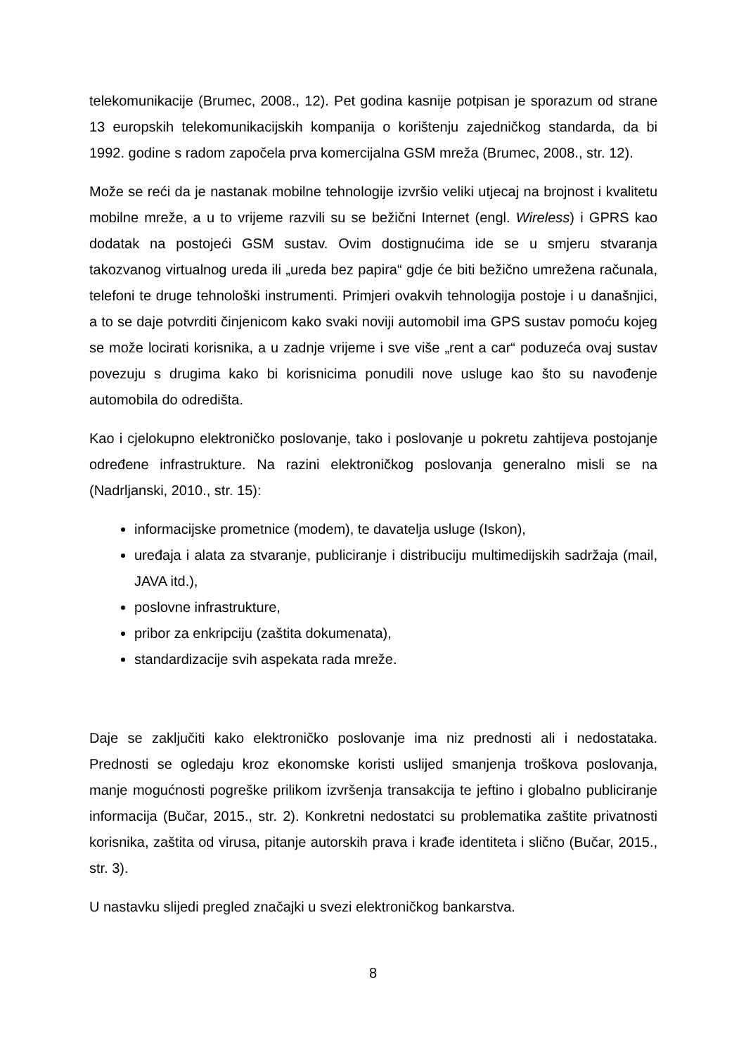telekomunikacije (Brumec, 2008., 12). Pet godina kasnije potpisan je sporazum od strane 13 europskih telekomunikacijskih kompanija o korištenju zajedničkog standarda, da bi 1992. godine s radom započela prva komercijalna GSM mreža (Brumec, 2008., str. 12).
Može se reći da je nastanak mobilne tehnologije izvršio veliki utjecaj na brojnost i kvalitetu mobilne mreže, a u to vrijeme razvili su se bežični Internet (engl. Wireless) i GPRS kao dodatak na postojeći GSM sustav. Ovim dostignućima ide se u smjeru stvaranja takozvanog virtualnog ureda ili „ureda bez papira“ gdje će biti bežično umrežena računala, telefoni te druge tehnološki instrumenti. Primjeri ovakvih tehnologija postoje i u današnjici, a to se daje potvrditi činjenicom kako svaki noviji automobil ima GPS sustav pomoću kojeg se može locirati korisnika, a u zadnje vrijeme i sve više „rent a car“ poduzeća ovaj sustav povezuju s drugima kako bi korisnicima ponudili nove usluge kao što su navođenje automobila do odredišta.
Kao i cjelokupno elektroničko poslovanje, tako i poslovanje u pokretu zahtijeva postojanje određene infrastrukture. Na razini elektroničkog poslovanja generalno misli se na (Nadrljanski, 2010., str. 15):
informacijske prometnice (modem), te davatelja usluge (Iskon),
uređaja i alata za stvaranje, publiciranje i distribuciju multimedijskih sadržaja (mail, JAVA itd.),
poslovne infrastrukture,
pribor za enkripciju (zaštita dokumenata),
standardizacije svih aspekata rada mreže.
Daje se zaključiti kako elektroničko poslovanje ima niz prednosti ali i nedostataka. Prednosti se ogledaju kroz ekonomske koristi uslijed smanjenja troškova poslovanja, manje mogućnosti pogreške prilikom izvršenja transakcija te jeftino i globalno publiciranje informacija (Bučar, 2015., str. 2). Konkretni nedostatci su problematika zaštite privatnosti korisnika, zaštita od virusa, pitanje autorskih prava i krađe identiteta i slično (Bučar, 2015., str. 3).
U nastavku slijedi pregled značajki u svezi elektroničkog bankarstva.
8